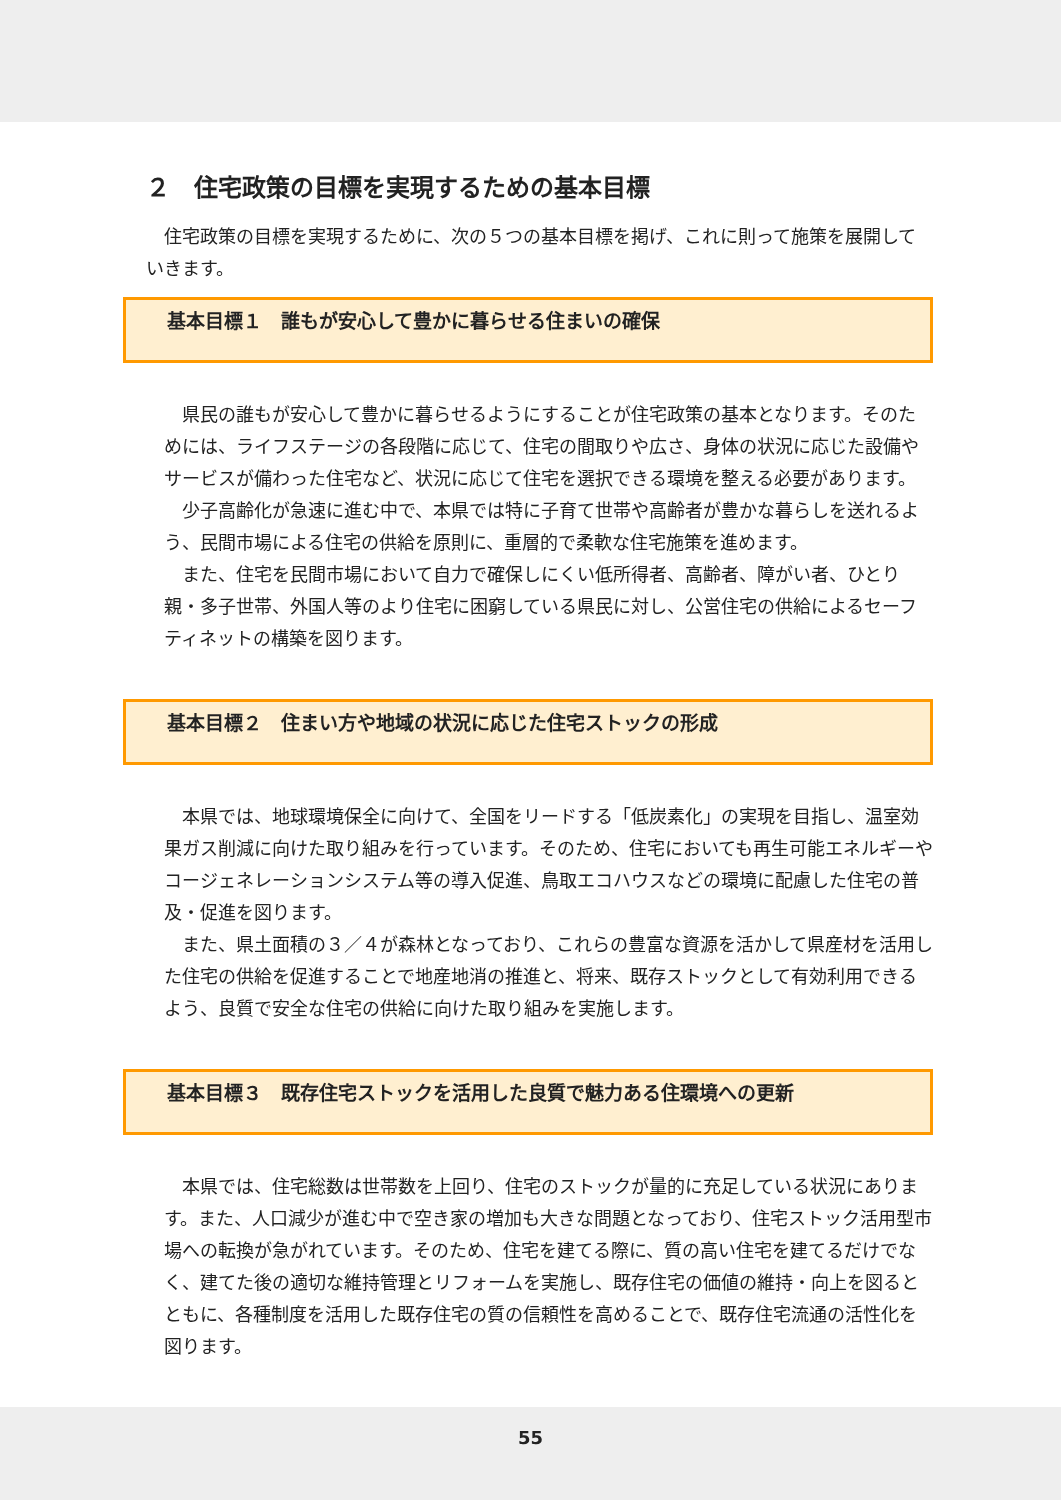２　住宅政策の目標を実現するための基本目標
　住宅政策の目標を実現するために、次の５つの基本目標を掲げ、これに則って施策を展開していきます。
基本目標１　誰もが安心して豊かに暮らせる住まいの確保
　県民の誰もが安心して豊かに暮らせるようにすることが住宅政策の基本となります。そのためには、ライフステージの各段階に応じて、住宅の間取りや広さ、身体の状況に応じた設備やサービスが備わった住宅など、状況に応じて住宅を選択できる環境を整える必要があります。
　少子高齢化が急速に進む中で、本県では特に子育て世帯や高齢者が豊かな暮らしを送れるよう、民間市場による住宅の供給を原則に、重層的で柔軟な住宅施策を進めます。
　また、住宅を民間市場において自力で確保しにくい低所得者、高齢者、障がい者、ひとり親・多子世帯、外国人等のより住宅に困窮している県民に対し、公営住宅の供給によるセーフティネットの構築を図ります。
基本目標２　住まい方や地域の状況に応じた住宅ストックの形成
　本県では、地球環境保全に向けて、全国をリードする「低炭素化」の実現を目指し、温室効果ガス削減に向けた取り組みを行っています。そのため、住宅においても再生可能エネルギーやコージェネレーションシステム等の導入促進、鳥取エコハウスなどの環境に配慮した住宅の普及・促進を図ります。
　また、県土面積の３／４が森林となっており、これらの豊富な資源を活かして県産材を活用した住宅の供給を促進することで地産地消の推進と、将来、既存ストックとして有効利用できるよう、良質で安全な住宅の供給に向けた取り組みを実施します。
基本目標３　既存住宅ストックを活用した良質で魅力ある住環境への更新
　本県では、住宅総数は世帯数を上回り、住宅のストックが量的に充足している状況にあります。また、人口減少が進む中で空き家の増加も大きな問題となっており、住宅ストック活用型市場への転換が急がれています。そのため、住宅を建てる際に、質の高い住宅を建てるだけでなく、建てた後の適切な維持管理とリフォームを実施し、既存住宅の価値の維持・向上を図るとともに、各種制度を活用した既存住宅の質の信頼性を高めることで、既存住宅流通の活性化を図ります。
55